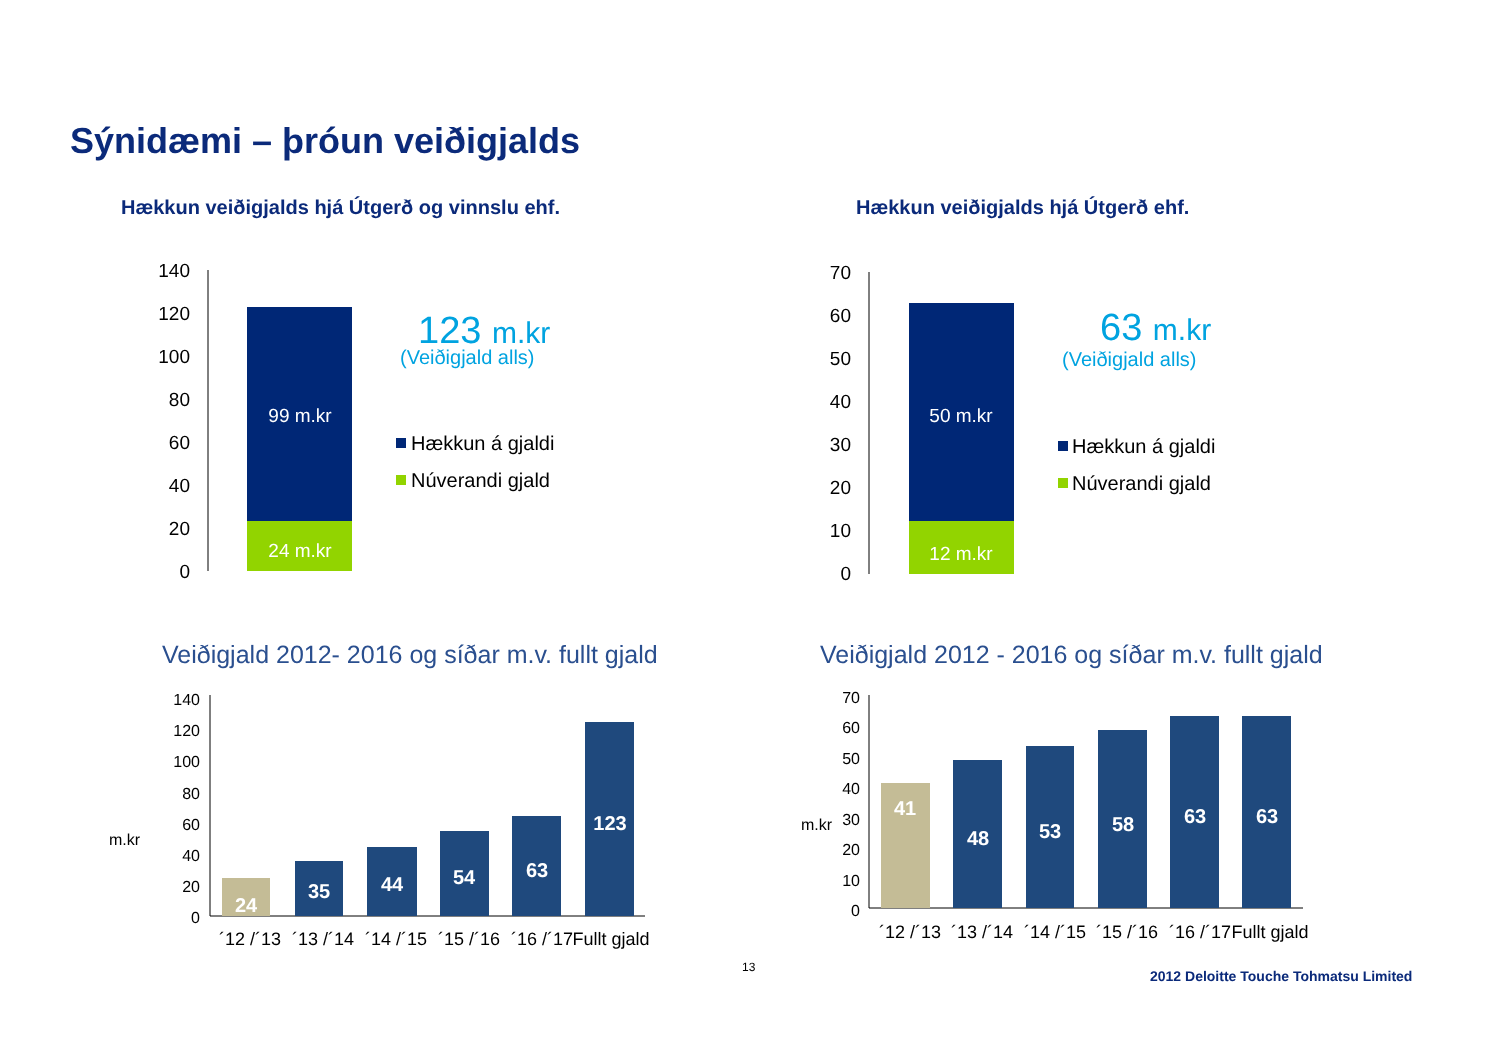Sýnidæmi – þróun veiðigjalds
Hækkun veiðigjalds hjá Útgerð og vinnslu ehf.
Hækkun veiðigjalds hjá Útgerð ehf.
140
120
100
80
60
40
20
0
99 m.kr
24 m.kr
123 m.kr
(Veiðigjald alls)
Hækkun á gjaldi
Núverandi gjald
70
60
50
40
30
20
10
0
50 m.kr
12 m.kr
63 m.kr
(Veiðigjald alls)
Hækkun á gjaldi
Núverandi gjald
Veiðigjald 2012- 2016 og síðar m.v. fullt gjald
Veiðigjald 2012 - 2016 og síðar m.v. fullt gjald
m.kr
140
120
100
80
60
40
20
0
24
35
44
54
63
123
´12 /´13
´13 /´14
´14 /´15
´15 /´16
´16 /´17
Fullt gjald
m.kr
70
60
50
40
30
20
10
0
41
48
53
58
63
63
´12 /´13
´13 /´14
´14 /´15
´15 /´16
´16 /´17
Fullt gjald
13
2012 Deloitte Touche Tohmatsu Limited